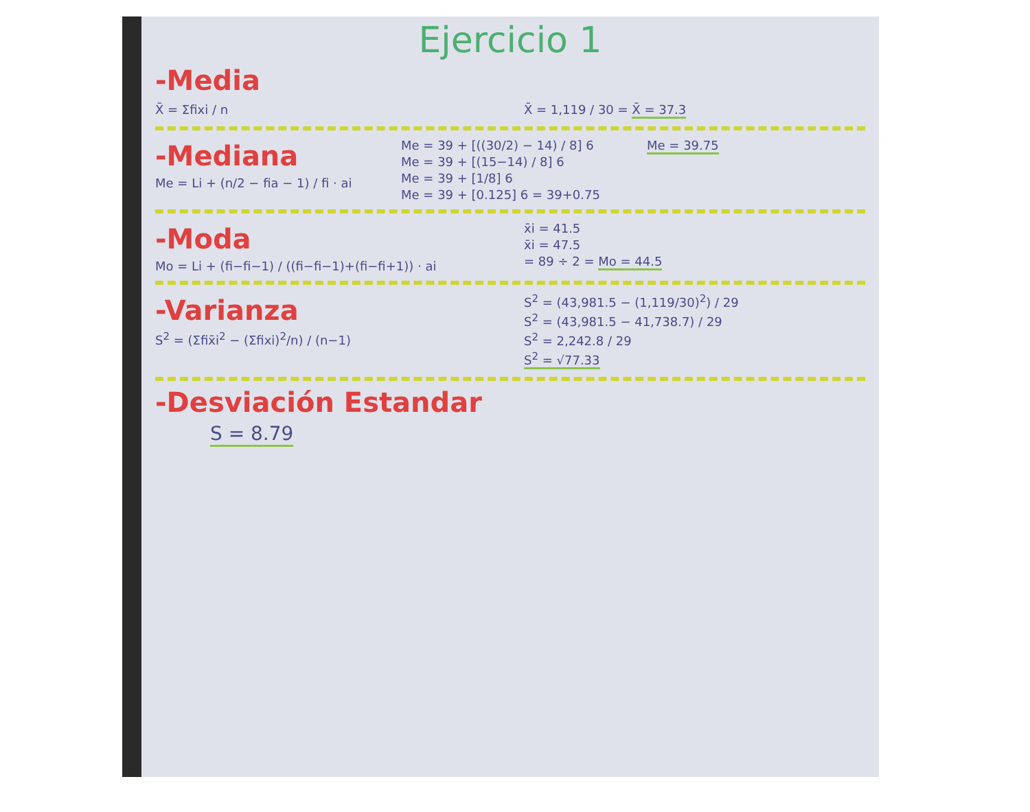Ejercicio 1
-Media
X̄ = Σfixi / n X̄ = 1,119 / 30 = X̄ = 37.3
-Mediana
Me = Li + (n/2 − fia − 1) / fi · ai
Me = 39 + [((30/2) − 14) / 8] 6
Me = 39 + [(15−14) / 8] 6
Me = 39 + [1/8] 6
Me = 39 + [0.125] 6 = 39+0.75
Me = 39.75
-Moda
Mo = Li + (fi−fi−1) / ((fi−fi−1)+(fi−fi+1)) · ai
x̄i = 41.5
x̄i = 47.5
= 89 ÷ 2 = Mo = 44.5
-Varianza
S<sup>2</sup> = (Σfix̄i<sup>2</sup> − (Σfixi)<sup>2</sup>/n) / (n−1)
S<sup>2</sup> = (43,981.5 − (1,119/30)<sup>2</sup>) / 29
S<sup>2</sup> = (43,981.5 − 41,738.7) / 29
S<sup>2</sup> = 2,242.8 / 29
S<sup>2</sup> = √77.33
-Desviación Estandar
S = 8.79